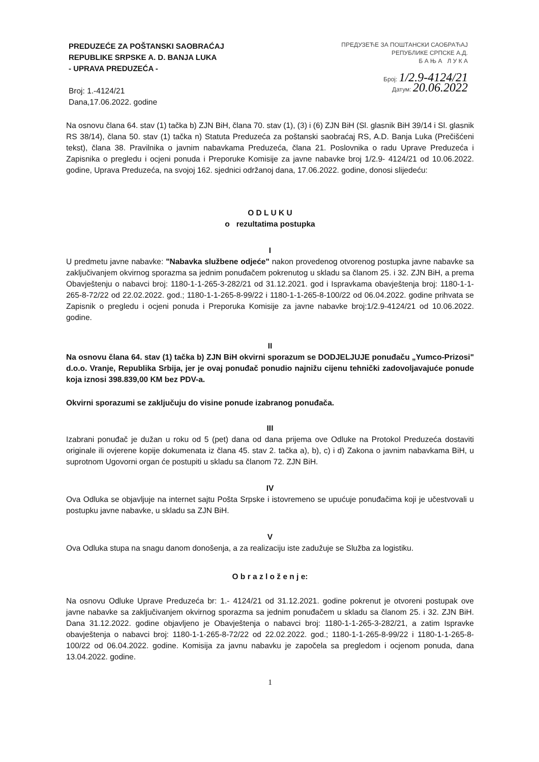PREDUZEĆE ZA POŠTANSKI SAOBRAĆAJ
REPUBLIKE SRPSKE A. D. BANJA LUKA
- UPRAVA PREDUZEĆA -
Broj: 1.-4124/21
Dana,17.06.2022. godine
ПРЕДУЗЕЋЕ ЗА ПОШТАНСКИ САОБРАЋАЈ
РЕПУБЛИКЕ СРПСКЕ А.Д.
Б А Њ А Л У К А
Број: 1/2.9-4124/21
Датум: 20.06.2022
Na osnovu člana 64. stav (1) tačka b) ZJN BiH, člana 70. stav (1), (3) i (6) ZJN BiH (Sl. glasnik BiH 39/14 i Sl. glasnik RS 38/14), člana 50. stav (1) tačka n) Statuta Preduzeća za poštanski saobraćaj RS, A.D. Banja Luka (Prečišćeni tekst), člana 38. Pravilnika o javnim nabavkama Preduzeća, člana 21. Poslovnika o radu Uprave Preduzeća i Zapisnika o pregledu i ocjeni ponuda i Preporuke Komisije za javne nabavke broj 1/2.9- 4124/21 od 10.06.2022. godine, Uprava Preduzeća, na svojoj 162. sjednici održanoj dana, 17.06.2022. godine, donosi slijedeću:
O D L U K U
o rezultatima postupka
I
U predmetu javne nabavke: "Nabavka službene odjeće" nakon provedenog otvorenog postupka javne nabavke sa zaključivanjem okvirnog sporazma sa jednim ponuđačem pokrenutog u skladu sa članom 25. i 32. ZJN BiH, a prema Obavještenju o nabavci broj: 1180-1-1-265-3-282/21 od 31.12.2021. god i Ispravkama obavještenja broj: 1180-1-1-265-8-72/22 od 22.02.2022. god.; 1180-1-1-265-8-99/22 i 1180-1-1-265-8-100/22 od 06.04.2022. godine prihvata se Zapisnik o pregledu i ocjeni ponuda i Preporuka Komisije za javne nabavke broj:1/2.9-4124/21 od 10.06.2022. godine.
II
Na osnovu člana 64. stav (1) tačka b) ZJN BiH okvirni sporazum se DODJELJUJE ponuđaču „Yumco-Prizosi" d.o.o. Vranje, Republika Srbija, jer je ovaj ponuđač ponudio najnižu cijenu tehnički zadovoljavajuće ponude koja iznosi 398.839,00 KM bez PDV-a.
Okvirni sporazumi se zaključuju do visine ponude izabranog ponuđača.
III
Izabrani ponuđač je dužan u roku od 5 (pet) dana od dana prijema ove Odluke na Protokol Preduzeća dostaviti originale ili ovjerene kopije dokumenata iz člana 45. stav 2. tačka a), b), c) i d) Zakona o javnim nabavkama BiH, u suprotnom Ugovorni organ će postupiti u skladu sa članom 72. ZJN BiH.
IV
Ova Odluka se objavljuje na internet sajtu Pošta Srpske i istovremeno se upućuje ponuđačima koji je učestvovali u postupku javne nabavke, u skladu sa ZJN BiH.
V
Ova Odluka stupa na snagu danom donošenja, a za realizaciju iste zadužuje se Služba za logistiku.
O b r a z l o ž e n j e:
Na osnovu Odluke Uprave Preduzeća br: 1.- 4124/21 od 31.12.2021. godine pokrenut je otvoreni postupak ove javne nabavke sa zaključivanjem okvirnog sporazma sa jednim ponuđačem u skladu sa članom 25. i 32. ZJN BiH. Dana 31.12.2022. godine objavljeno je Obavještenja o nabavci broj: 1180-1-1-265-3-282/21, a zatim Ispravke obavještenja o nabavci broj: 1180-1-1-265-8-72/22 od 22.02.2022. god.; 1180-1-1-265-8-99/22 i 1180-1-1-265-8-100/22 od 06.04.2022. godine. Komisija za javnu nabavku je započela sa pregledom i ocjenom ponuda, dana 13.04.2022. godine.
1